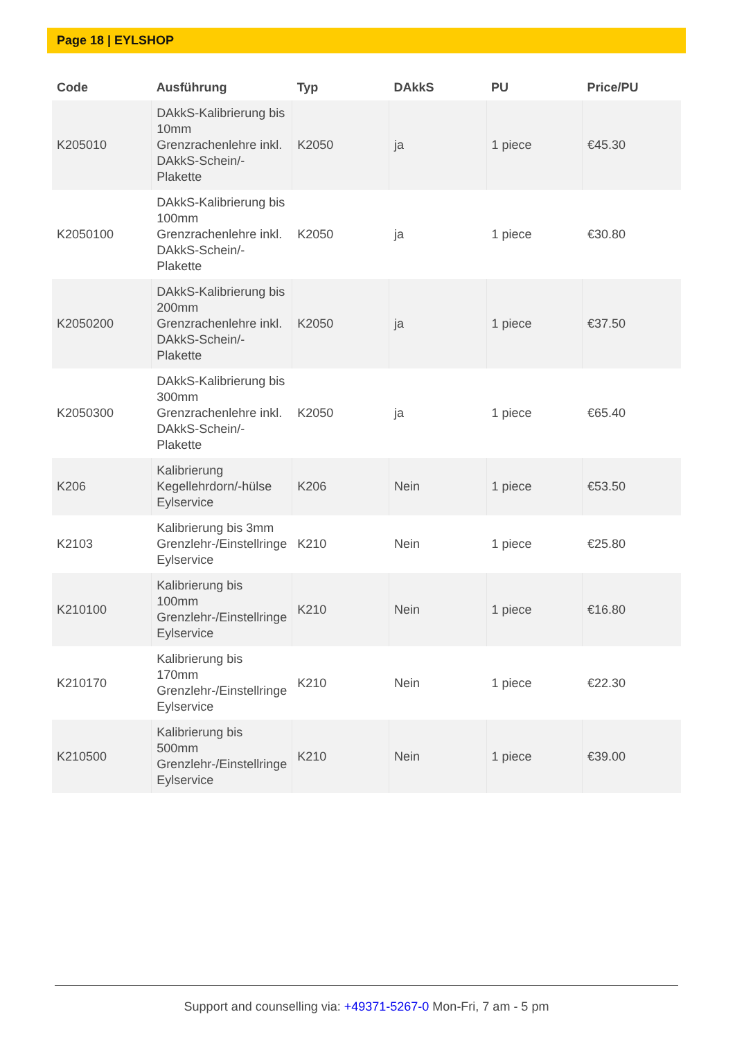Page 18 | EYLSHOP
| Code | Ausführung | Typ | DAkkS | PU | Price/PU |
| --- | --- | --- | --- | --- | --- |
| K205010 | DAkkS-Kalibrierung bis 10mm Grenzrachenlehre inkl. DAkkS-Schein/-Plakette | K2050 | ja | 1 piece | €45.30 |
| K2050100 | DAkkS-Kalibrierung bis 100mm Grenzrachenlehre inkl. DAkkS-Schein/-Plakette | K2050 | ja | 1 piece | €30.80 |
| K2050200 | DAkkS-Kalibrierung bis 200mm Grenzrachenlehre inkl. DAkkS-Schein/-Plakette | K2050 | ja | 1 piece | €37.50 |
| K2050300 | DAkkS-Kalibrierung bis 300mm Grenzrachenlehre inkl. DAkkS-Schein/-Plakette | K2050 | ja | 1 piece | €65.40 |
| K206 | Kalibrierung Kegellehrdorn/-hülse Eylservice | K206 | Nein | 1 piece | €53.50 |
| K2103 | Kalibrierung bis 3mm Grenzlehr-/Einstellringe Eylservice | K210 | Nein | 1 piece | €25.80 |
| K210100 | Kalibrierung bis 100mm Grenzlehr-/Einstellringe Eylservice | K210 | Nein | 1 piece | €16.80 |
| K210170 | Kalibrierung bis 170mm Grenzlehr-/Einstellringe Eylservice | K210 | Nein | 1 piece | €22.30 |
| K210500 | Kalibrierung bis 500mm Grenzlehr-/Einstellringe Eylservice | K210 | Nein | 1 piece | €39.00 |
Support and counselling via: +49371-5267-0 Mon-Fri, 7 am - 5 pm